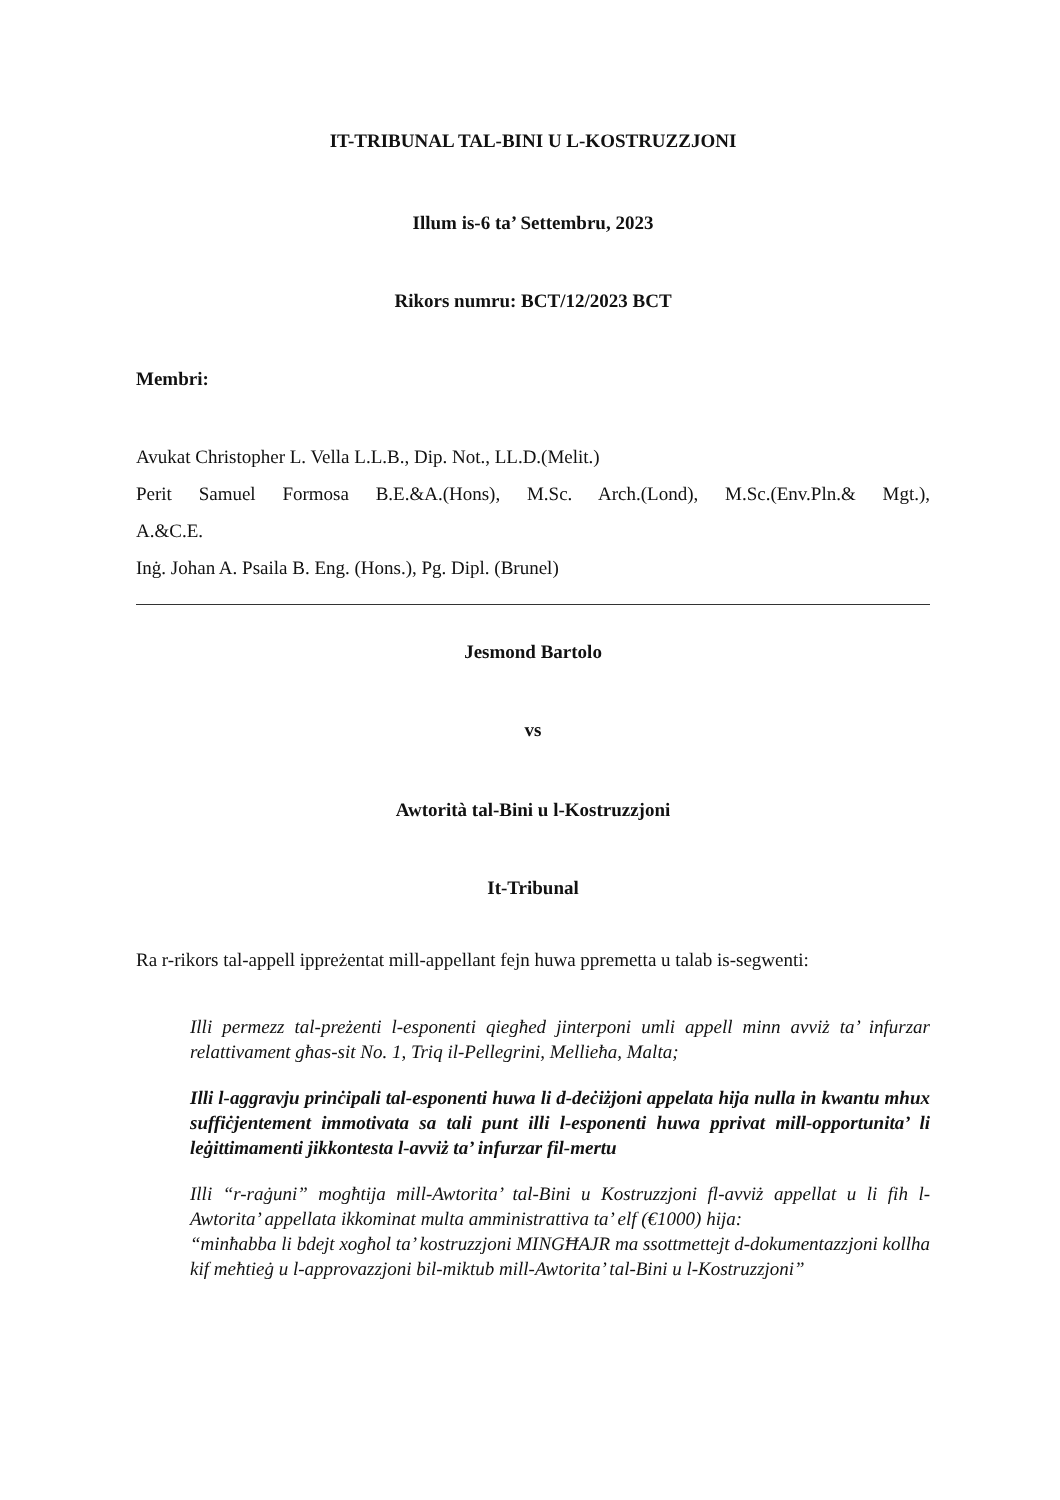IT-TRIBUNAL TAL-BINI U L-KOSTRUZZJONI
Illum is-6 ta’ Settembru, 2023
Rikors numru: BCT/12/2023 BCT
Membri:
Avukat Christopher L. Vella L.L.B., Dip. Not., LL.D.(Melit.)
Perit Samuel Formosa B.E.&A.(Hons), M.Sc. Arch.(Lond), M.Sc.(Env.Pln.& Mgt.),
A.&C.E.
Inġ. Johan A. Psaila B. Eng. (Hons.), Pg. Dipl. (Brunel)
Jesmond Bartolo
vs
Awtorità tal-Bini u l-Kostruzzjoni
It-Tribunal
Ra r-rikors tal-appell ippreżentat mill-appellant fejn huwa ppremetta u talab is-segwenti:
Illi permezz tal-preżenti l-esponenti qiegħed jinterponi umli appell minn avviż ta’ infurzar relattivament għas-sit No. 1, Triq il-Pellegrini, Mellieħa, Malta;
Illi l-aggravju prinċipali tal-esponenti huwa li d-deċiżjoni appelata hija nulla in kwantu mhux suffiċjentement immotivata sa tali punt illi l-esponenti huwa pprivat mill-opportunita’ li leġittimamenti jikkontesta l-avviż ta’ infurzar fil-mertu
Illi “r-raġuni” mogħtija mill-Awtorita’ tal-Bini u Kostruzzjoni fl-avviż appellat u li fih l-Awtorita’ appellata ikkominat multa amministrattiva ta’ elf (€1000) hija:
“minħabba li bdejt xogħol ta’ kostruzzjoni MINGĦAJR ma ssottmettejt d-dokumentazzjoni kollha kif meħtieġ u l-approvazzjoni bil-miktub mill-Awtorita’ tal-Bini u l-Kostruzzjoni”